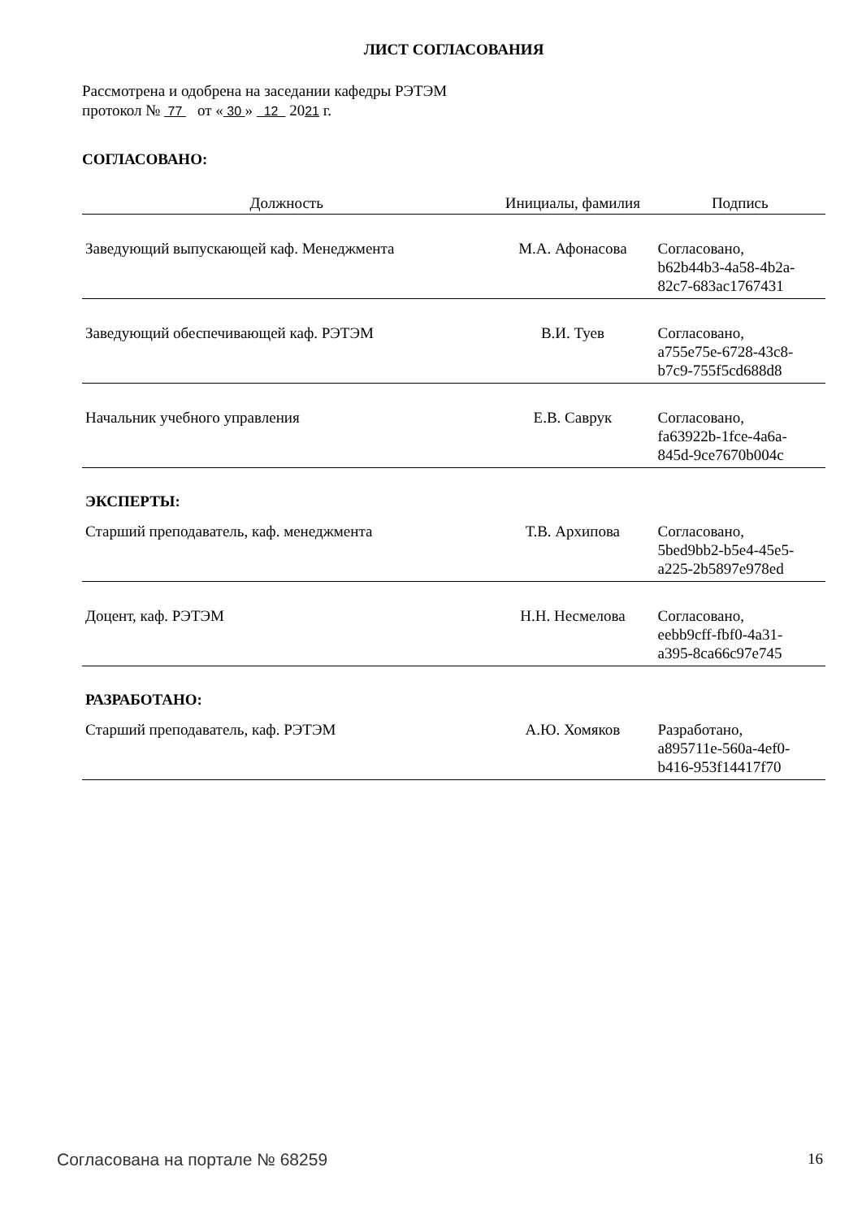ЛИСТ СОГЛАСОВАНИЯ
Рассмотрена и одобрена на заседании кафедры РЭТЭМ
протокол № 77 от « 30 » 12 2021 г.
СОГЛАСОВАНО:
| Должность | Инициалы, фамилия | Подпись |
| --- | --- | --- |
| Заведующий выпускающей каф. Менеджмента | М.А. Афонасова | Согласовано, b62b44b3-4a58-4b2a- 82c7-683ac1767431 |
| Заведующий обеспечивающей каф. РЭТЭМ | В.И. Туев | Согласовано, a755e75e-6728-43c8- b7c9-755f5cd688d8 |
| Начальник учебного управления | Е.В. Саврук | Согласовано, fa63922b-1fce-4a6a- 845d-9ce7670b004c |
ЭКСПЕРТЫ:
| Старший преподаватель, каф. менеджмента | Т.В. Архипова | Согласовано, 5bed9bb2-b5e4-45e5- a225-2b5897e978ed |
| Доцент, каф. РЭТЭМ | Н.Н. Несмелова | Согласовано, eebb9cff-fbf0-4a31- a395-8ca66c97e745 |
РАЗРАБОТАНО:
| Старший преподаватель, каф. РЭТЭМ | А.Ю. Хомяков | Разработано, a895711e-560a-4ef0- b416-953f14417f70 |
Согласована на портале № 68259 16